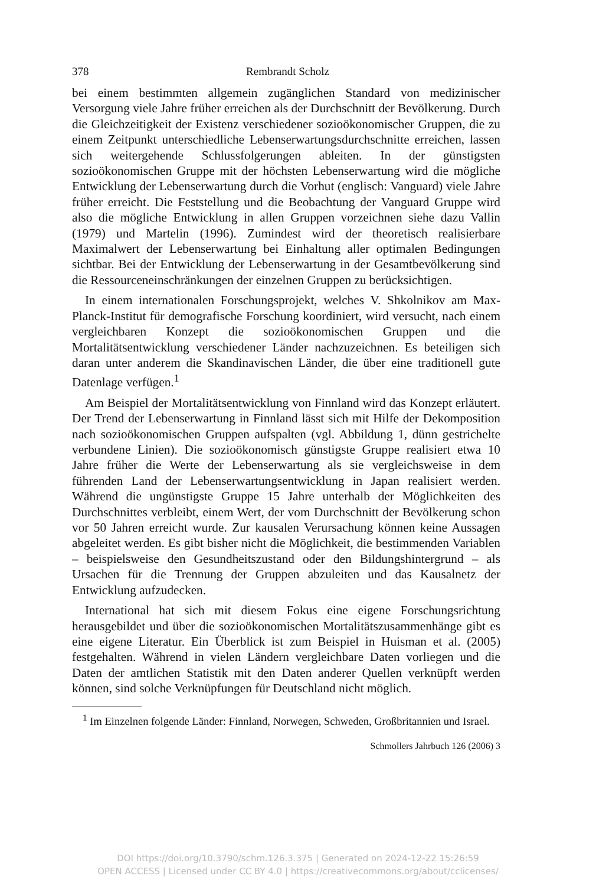378 Rembrandt Scholz
bei einem bestimmten allgemein zugänglichen Standard von medizinischer Versorgung viele Jahre früher erreichen als der Durchschnitt der Bevölkerung. Durch die Gleichzeitigkeit der Existenz verschiedener sozioökonomischer Gruppen, die zu einem Zeitpunkt unterschiedliche Lebenserwartungsdurchschnitte erreichen, lassen sich weitergehende Schlussfolgerungen ableiten. In der günstigsten sozioökonomischen Gruppe mit der höchsten Lebenserwartung wird die mögliche Entwicklung der Lebenserwartung durch die Vorhut (englisch: Vanguard) viele Jahre früher erreicht. Die Feststellung und die Beobachtung der Vanguard Gruppe wird also die mögliche Entwicklung in allen Gruppen vorzeichnen siehe dazu Vallin (1979) und Martelin (1996). Zumindest wird der theoretisch realisierbare Maximalwert der Lebenserwartung bei Einhaltung aller optimalen Bedingungen sichtbar. Bei der Entwicklung der Lebenserwartung in der Gesamtbevölkerung sind die Ressourceneinschränkungen der einzelnen Gruppen zu berücksichtigen.
In einem internationalen Forschungsprojekt, welches V. Shkolnikov am Max-Planck-Institut für demografische Forschung koordiniert, wird versucht, nach einem vergleichbaren Konzept die sozioökonomischen Gruppen und die Mortalitätsentwicklung verschiedener Länder nachzuzeichnen. Es beteiligen sich daran unter anderem die Skandinavischen Länder, die über eine traditionell gute Datenlage verfügen.<sup>1</sup>
Am Beispiel der Mortalitätsentwicklung von Finnland wird das Konzept erläutert. Der Trend der Lebenserwartung in Finnland lässt sich mit Hilfe der Dekomposition nach sozioökonomischen Gruppen aufspalten (vgl. Abbildung 1, dünn gestrichelte verbundene Linien). Die sozioökonomisch günstigste Gruppe realisiert etwa 10 Jahre früher die Werte der Lebenserwartung als sie vergleichsweise in dem führenden Land der Lebenserwartungsentwicklung in Japan realisiert werden. Während die ungünstigste Gruppe 15 Jahre unterhalb der Möglichkeiten des Durchschnittes verbleibt, einem Wert, der vom Durchschnitt der Bevölkerung schon vor 50 Jahren erreicht wurde. Zur kausalen Verursachung können keine Aussagen abgeleitet werden. Es gibt bisher nicht die Möglichkeit, die bestimmenden Variablen – beispielsweise den Gesundheitszustand oder den Bildungshintergrund – als Ursachen für die Trennung der Gruppen abzuleiten und das Kausalnetz der Entwicklung aufzudecken.
International hat sich mit diesem Fokus eine eigene Forschungsrichtung herausgebildet und über die sozioökonomischen Mortalitätszusammenhänge gibt es eine eigene Literatur. Ein Überblick ist zum Beispiel in Huisman et al. (2005) festgehalten. Während in vielen Ländern vergleichbare Daten vorliegen und die Daten der amtlichen Statistik mit den Daten anderer Quellen verknüpft werden können, sind solche Verknüpfungen für Deutschland nicht möglich.
<sup>1</sup> Im Einzelnen folgende Länder: Finnland, Norwegen, Schweden, Großbritannien und Israel.
Schmollers Jahrbuch 126 (2006) 3
DOI https://doi.org/10.3790/schm.126.3.375 | Generated on 2024-12-22 15:26:59
OPEN ACCESS | Licensed under CC BY 4.0 | https://creativecommons.org/about/cclicenses/